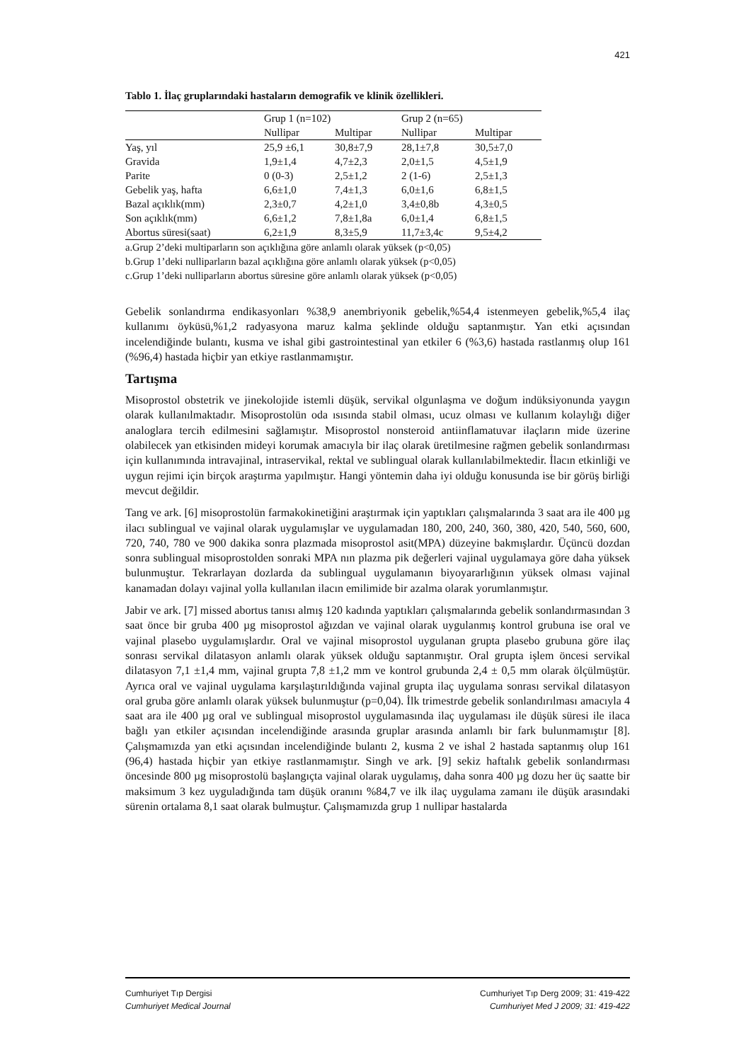421
Tablo 1. İlaç gruplarındaki hastaların demografik ve klinik özellikleri.
| | Grup 1 (n=102) | | Grup 2 (n=65) | |
| --- | --- | --- | --- | --- |
| | Nullipar | Multipar | Nullipar | Multipar |
| Yaş, yıl | 25,9 ±6,1 | 30,8±7,9 | 28,1±7,8 | 30,5±7,0 |
| Gravida | 1,9±1,4 | 4,7±2,3 | 2,0±1,5 | 4,5±1,9 |
| Parite | 0 (0-3) | 2,5±1,2 | 2 (1-6) | 2,5±1,3 |
| Gebelik yaş, hafta | 6,6±1,0 | 7,4±1,3 | 6,0±1,6 | 6,8±1,5 |
| Bazal açıklık(mm) | 2,3±0,7 | 4,2±1,0 | 3,4±0,8b | 4,3±0,5 |
| Son açıklık(mm) | 6,6±1,2 | 7,8±1,8a | 6,0±1,4 | 6,8±1,5 |
| Abortus süresi(saat) | 6,2±1,9 | 8,3±5,9 | 11,7±3,4c | 9,5±4,2 |
a.Grup 2’deki multiparların son açıklığına göre anlamlı olarak yüksek (p<0,05)
b.Grup 1’deki nulliparların bazal açıklığına göre anlamlı olarak yüksek (p<0,05)
c.Grup 1’deki nulliparların abortus süresine göre anlamlı olarak yüksek (p<0,05)
Gebelik sonlandırma endikasyonları %38,9 anembriyonik gebelik,%54,4 istenmeyen gebelik,%5,4 ilaç kullanımı öyküsü,%1,2 radyasyona maruz kalma şeklinde olduğu saptanmıştır. Yan etki açısından incelendiğinde bulantı, kusma ve ishal gibi gastrointestinal yan etkiler 6 (%3,6) hastada rastlanmış olup 161 (%96,4) hastada hiçbir yan etkiye rastlanmamıştır.
Tartışma
Misoprostol obstetrik ve jinekolojide istemli düşük, servikal olgunlaşma ve doğum indüksiyonunda yaygın olarak kullanılmaktadır. Misoprostolün oda ısısında stabil olması, ucuz olması ve kullanım kolaylığı diğer analoglara tercih edilmesini sağlamıştır. Misoprostol nonsteroid antiinflamatuvar ilaçların mide üzerine olabilecek yan etkisinden mideyi korumak amacıyla bir ilaç olarak üretilmesine rağmen gebelik sonlandırması için kullanımında intravajinal, intraservikal, rektal ve sublingual olarak kullanılabilmektedir. İlacın etkinliği ve uygun rejimi için birçok araştırma yapılmıştır. Hangi yöntemin daha iyi olduğu konusunda ise bir görüş birliği mevcut değildir.
Tang ve ark. [6] misoprostolün farmakokinetiğini araştırmak için yaptıkları çalışmalarında 3 saat ara ile 400 µg ilacı sublingual ve vajinal olarak uygulamışlar ve uygulamadan 180, 200, 240, 360, 380, 420, 540, 560, 600, 720, 740, 780 ve 900 dakika sonra plazmada misoprostol asit(MPA) düzeyine bakmışlardır. Üçüncü dozdan sonra sublingual misoprostolden sonraki MPA nın plazma pik değerleri vajinal uygulamaya göre daha yüksek bulunmuştur. Tekrarlayan dozlarda da sublingual uygulamanın biyoyararlığının yüksek olması vajinal kanamadan dolayı vajinal yolla kullanılan ilacın emilimide bir azalma olarak yorumlanmıştır.
Jabir ve ark. [7] missed abortus tanısı almış 120 kadında yaptıkları çalışmalarında gebelik sonlandırmasından 3 saat önce bir gruba 400 µg misoprostol ağızdan ve vajinal olarak uygulanmış kontrol grubuna ise oral ve vajinal plasebo uygulamışlardır. Oral ve vajinal misoprostol uygulanan grupta plasebo grubuna göre ilaç sonrası servikal dilatasyon anlamlı olarak yüksek olduğu saptanmıştır. Oral grupta işlem öncesi servikal dilatasyon 7,1 ±1,4 mm, vajinal grupta 7,8 ±1,2 mm ve kontrol grubunda 2,4 ± 0,5 mm olarak ölçülmüştür. Ayrıca oral ve vajinal uygulama karşılaştırıldığında vajinal grupta ilaç uygulama sonrası servikal dilatasyon oral gruba göre anlamlı olarak yüksek bulunmuştur (p=0,04). İlk trimestrde gebelik sonlandırılması amacıyla 4 saat ara ile 400 µg oral ve sublingual misoprostol uygulamasında ilaç uygulaması ile düşük süresi ile ilaca bağlı yan etkiler açısından incelendiğinde arasında gruplar arasında anlamlı bir fark bulunmamıştır [8]. Çalışmamızda yan etki açısından incelendiğinde bulantı 2, kusma 2 ve ishal 2 hastada saptanmış olup 161 (96,4) hastada hiçbir yan etkiye rastlanmamıştır. Singh ve ark. [9] sekiz haftalık gebelik sonlandırması öncesinde 800 µg misoprostolü başlangıçta vajinal olarak uygulamış, daha sonra 400 µg dozu her üç saatte bir maksimum 3 kez uyguladığında tam düşük oranını %84,7 ve ilk ilaç uygulama zamanı ile düşük arasındaki sürenin ortalama 8,1 saat olarak bulmuştur. Çalışmamızda grup 1 nullipar hastalarda
Cumhuriyet Tıp Dergisi
Cumhuriyet Medical Journal
Cumhuriyet Tıp Derg 2009; 31: 419-422
Cumhuriyet Med J 2009; 31: 419-422